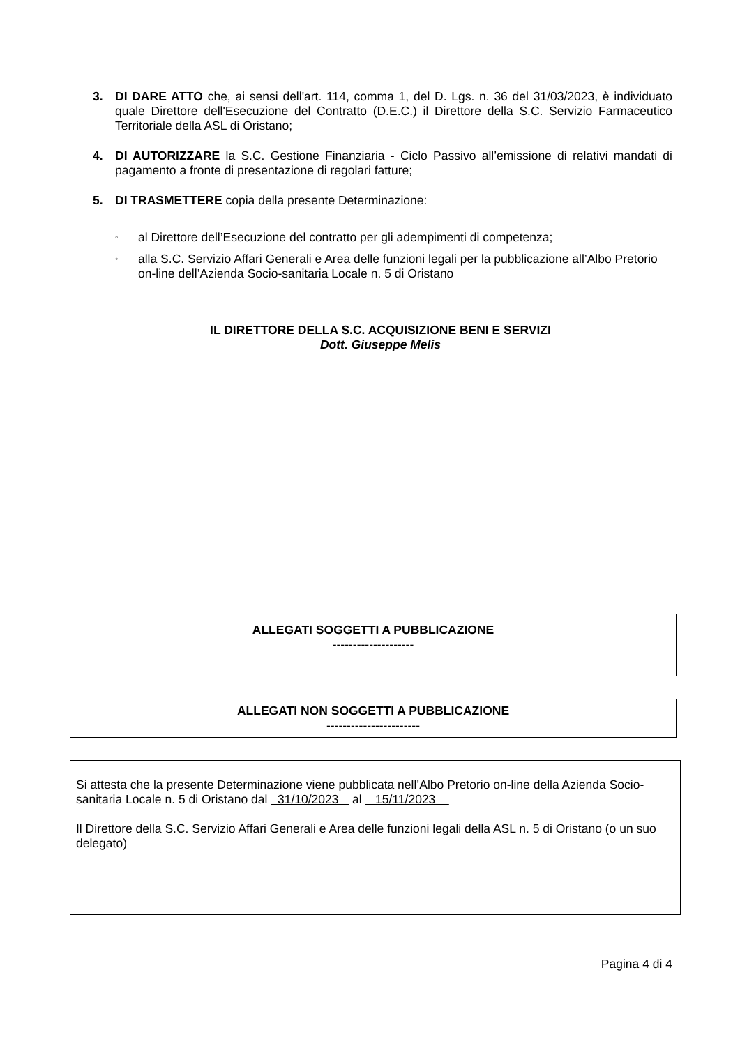3. DI DARE ATTO che, ai sensi dell'art. 114, comma 1, del D. Lgs. n. 36 del 31/03/2023, è individuato quale Direttore dell'Esecuzione del Contratto (D.E.C.) il Direttore della S.C. Servizio Farmaceutico Territoriale della ASL di Oristano;
4. DI AUTORIZZARE la S.C. Gestione Finanziaria - Ciclo Passivo all’emissione di relativi mandati di pagamento a fronte di presentazione di regolari fatture;
5. DI TRASMETTERE copia della presente Determinazione:
◦ al Direttore dell’Esecuzione del contratto per gli adempimenti di competenza;
◦ alla S.C. Servizio Affari Generali e Area delle funzioni legali per la pubblicazione all’Albo Pretorio on-line dell’Azienda Socio-sanitaria Locale n. 5 di Oristano
IL DIRETTORE DELLA S.C. ACQUISIZIONE BENI E SERVIZI
Dott. Giuseppe Melis
ALLEGATI SOGGETTI A PUBBLICAZIONE
--------------------
ALLEGATI NON SOGGETTI A PUBBLICAZIONE
-----------------------
Si attesta che la presente Determinazione viene pubblicata nell’Albo Pretorio on-line della Azienda Socio-sanitaria Locale n. 5 di Oristano dal 31/10/2023 al 15/11/2023
Il Direttore della S.C. Servizio Affari Generali e Area delle funzioni legali della ASL n. 5 di Oristano (o un suo delegato)
Pagina 4 di 4